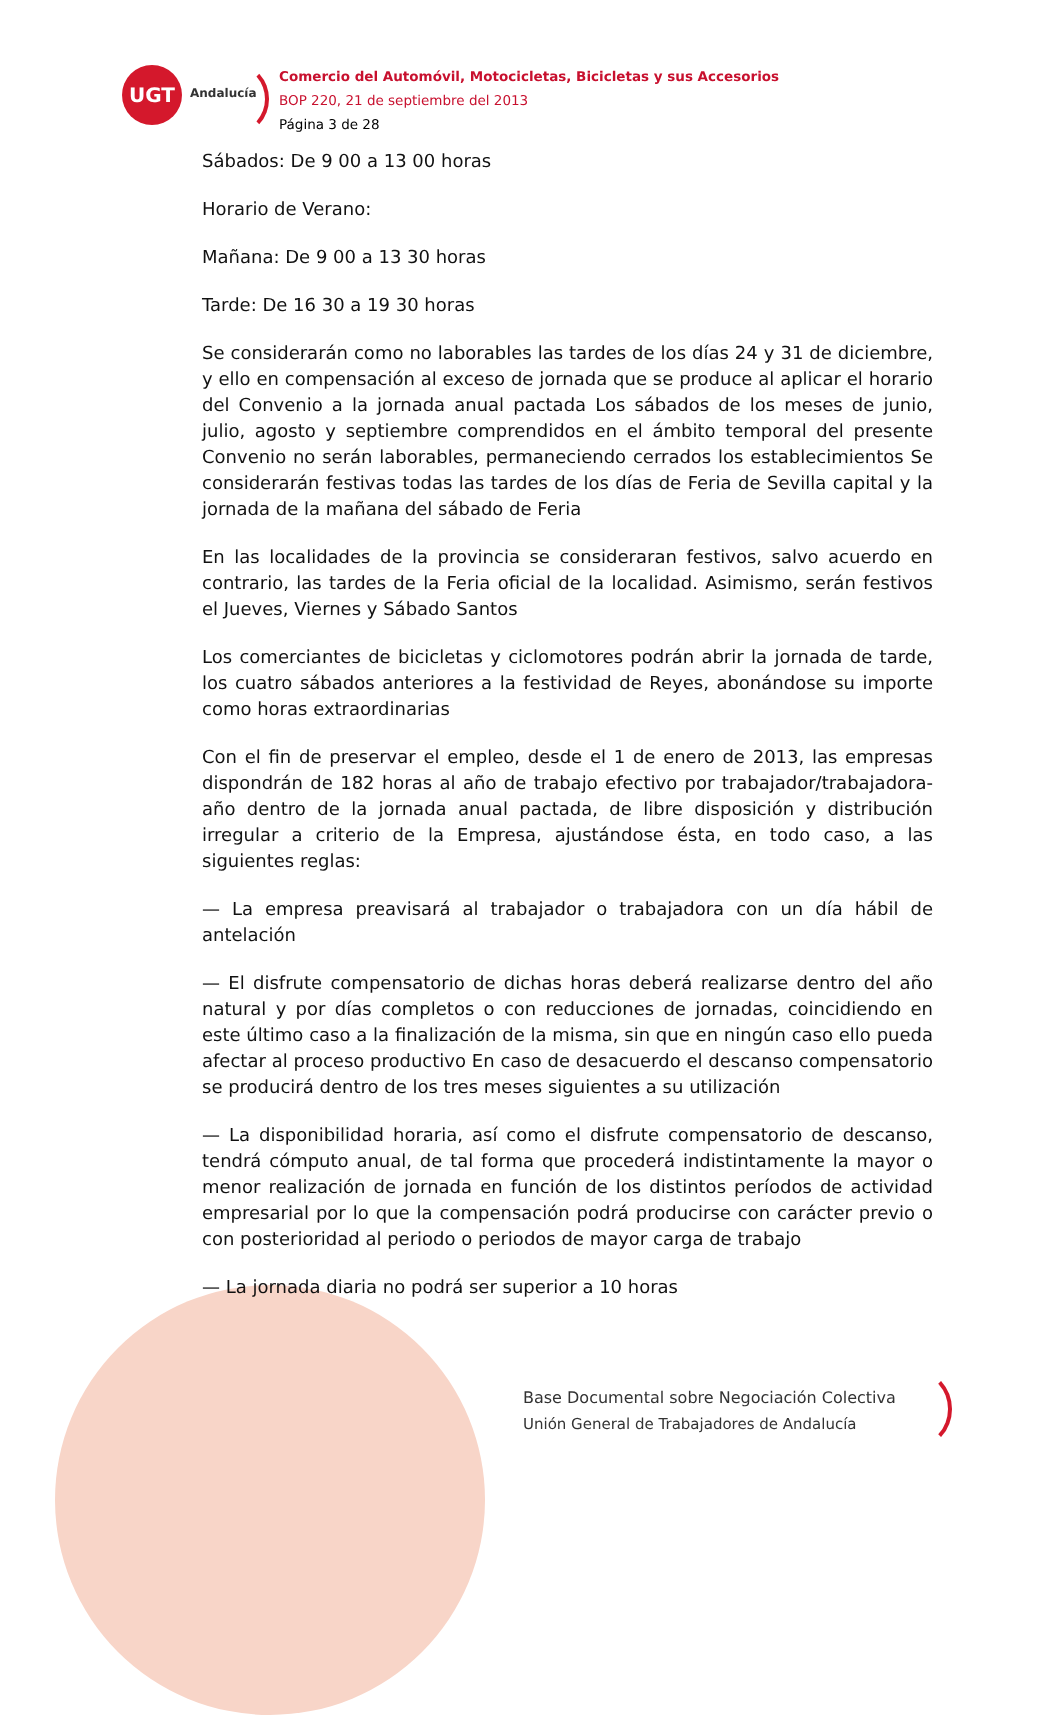UGT
Andalucía
Comercio del Automóvil, Motocicletas, Bicicletas y sus Accesorios
BOP 220, 21 de septiembre del 2013
Página 3 de 28
Sábados: De 9 00 a 13 00 horas
Horario de Verano:
Mañana: De 9 00 a 13 30 horas
Tarde: De 16 30 a 19 30 horas
Se considerarán como no laborables las tardes de los días 24 y 31 de diciembre, y ello en compensación al exceso de jornada que se produce al aplicar el horario del Convenio a la jornada anual pactada Los sábados de los meses de junio, julio, agosto y septiembre comprendidos en el ámbito temporal del presente Convenio no serán laborables, permaneciendo cerrados los establecimientos Se considerarán festivas todas las tardes de los días de Feria de Sevilla capital y la jornada de la mañana del sábado de Feria
En las localidades de la provincia se consideraran festivos, salvo acuerdo en contrario, las tardes de la Feria oficial de la localidad. Asimismo, serán festivos el Jueves, Viernes y Sábado Santos
Los comerciantes de bicicletas y ciclomotores podrán abrir la jornada de tarde, los cuatro sábados anteriores a la festividad de Reyes, abonándose su importe como horas extraordinarias
Con el fin de preservar el empleo, desde el 1 de enero de 2013, las empresas dispondrán de 182 horas al año de trabajo efectivo por trabajador/trabajadora-año dentro de la jornada anual pactada, de libre disposición y distribución irregular a criterio de la Empresa, ajustándose ésta, en todo caso, a las siguientes reglas:
— La empresa preavisará al trabajador o trabajadora con un día hábil de antelación
— El disfrute compensatorio de dichas horas deberá realizarse dentro del año natural y por días completos o con reducciones de jornadas, coincidiendo en este último caso a la finalización de la misma, sin que en ningún caso ello pueda afectar al proceso productivo En caso de desacuerdo el descanso compensatorio se producirá dentro de los tres meses siguientes a su utilización
— La disponibilidad horaria, así como el disfrute compensatorio de descanso, tendrá cómputo anual, de tal forma que procederá indistintamente la mayor o menor realización de jornada en función de los distintos períodos de actividad empresarial por lo que la compensación podrá producirse con carácter previo o con posterioridad al periodo o periodos de mayor carga de trabajo
— La jornada diaria no podrá ser superior a 10 horas
Base Documental sobre Negociación Colectiva
Unión General de Trabajadores de Andalucía